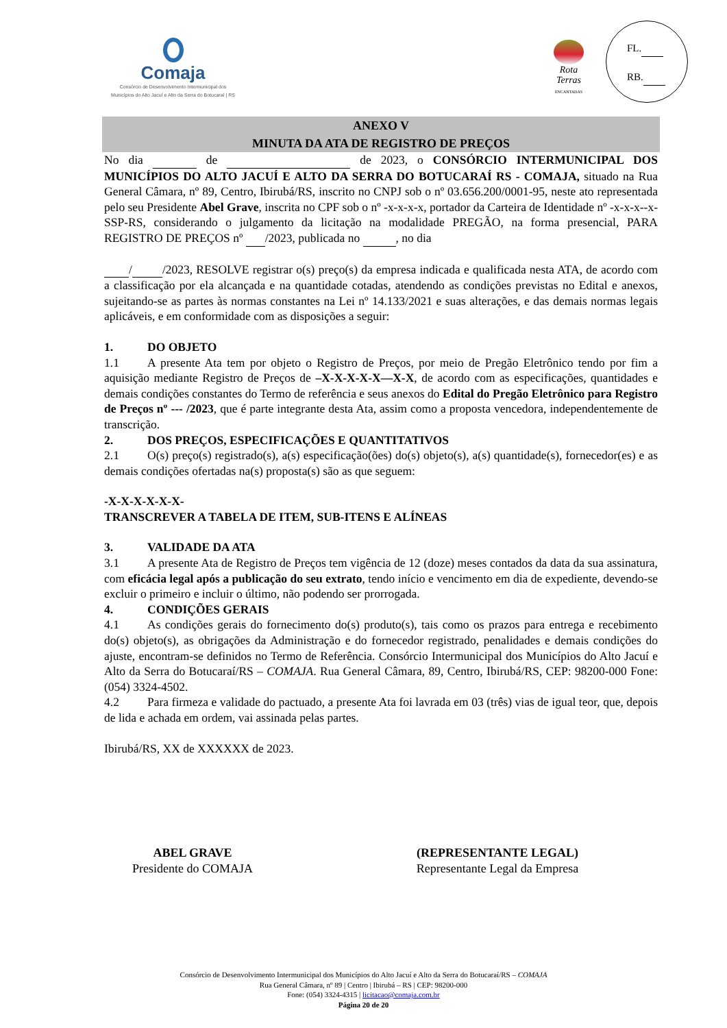Comaja
Consórcio de Desenvolvimento Intermunicipal dos
Municípios do Alto Jacuí e Alto da Serra do Botucaraí | RS
Rota
Terras
ENCANTADAS
FL.
RB.
ANEXO V
MINUTA DA ATA DE REGISTRO DE PREÇOS
No dia de de 2023, o CONSÓRCIO INTERMUNICIPAL DOS MUNICÍPIOS DO ALTO JACUÍ E ALTO DA SERRA DO BOTUCARAÍ RS - COMAJA, situado na Rua General Câmara, nº 89, Centro, Ibirubá/RS, inscrito no CNPJ sob o nº 03.656.200/0001-95, neste ato representada pelo seu Presidente Abel Grave, inscrita no CPF sob o nº -x-x-x-x, portador da Carteira de Identidade nº -x-x-x--x-SSP-RS, considerando o julgamento da licitação na modalidade PREGÃO, na forma presencial, PARA REGISTRO DE PREÇOS nº /2023, publicada no , no dia
/ /2023, RESOLVE registrar o(s) preço(s) da empresa indicada e qualificada nesta ATA, de acordo com a classificação por ela alcançada e na quantidade cotadas, atendendo as condições previstas no Edital e anexos, sujeitando-se as partes às normas constantes na Lei nº 14.133/2021 e suas alterações, e das demais normas legais aplicáveis, e em conformidade com as disposições a seguir:
1. DO OBJETO
1.1 A presente Ata tem por objeto o Registro de Preços, por meio de Pregão Eletrônico tendo por fim a aquisição mediante Registro de Preços de –X-X-X-X-X—X-X, de acordo com as especificações, quantidades e demais condições constantes do Termo de referência e seus anexos do Edital do Pregão Eletrônico para Registro de Preços nº --- /2023, que é parte integrante desta Ata, assim como a proposta vencedora, independentemente de transcrição.
2. DOS PREÇOS, ESPECIFICAÇÕES E QUANTITATIVOS
2.1 O(s) preço(s) registrado(s), a(s) especificação(ões) do(s) objeto(s), a(s) quantidade(s), fornecedor(es) e as demais condições ofertadas na(s) proposta(s) são as que seguem:
-X-X-X-X-X-X-
TRANSCREVER A TABELA DE ITEM, SUB-ITENS E ALÍNEAS
3. VALIDADE DA ATA
3.1 A presente Ata de Registro de Preços tem vigência de 12 (doze) meses contados da data da sua assinatura, com eficácia legal após a publicação do seu extrato, tendo início e vencimento em dia de expediente, devendo-se excluir o primeiro e incluir o último, não podendo ser prorrogada.
4. CONDIÇÕES GERAIS
4.1 As condições gerais do fornecimento do(s) produto(s), tais como os prazos para entrega e recebimento do(s) objeto(s), as obrigações da Administração e do fornecedor registrado, penalidades e demais condições do ajuste, encontram-se definidos no Termo de Referência. Consórcio Intermunicipal dos Municípios do Alto Jacuí e Alto da Serra do Botucaraí/RS – COMAJA. Rua General Câmara, 89, Centro, Ibirubá/RS, CEP: 98200-000 Fone: (054) 3324-4502.
4.2 Para firmeza e validade do pactuado, a presente Ata foi lavrada em 03 (três) vias de igual teor, que, depois de lida e achada em ordem, vai assinada pelas partes.
Ibirubá/RS, XX de XXXXXX de 2023.
ABEL GRAVE
Presidente do COMAJA
(REPRESENTANTE LEGAL)
Representante Legal da Empresa
Consórcio de Desenvolvimento Intermunicipal dos Municípios do Alto Jacuí e Alto da Serra do Botucaraí/RS – COMAJA
Rua General Câmara, nº 89 | Centro | Ibirubá – RS | CEP: 98200-000
Fone: (054) 3324-4315 | licitacao@comaja.com.br
Página 20 de 20